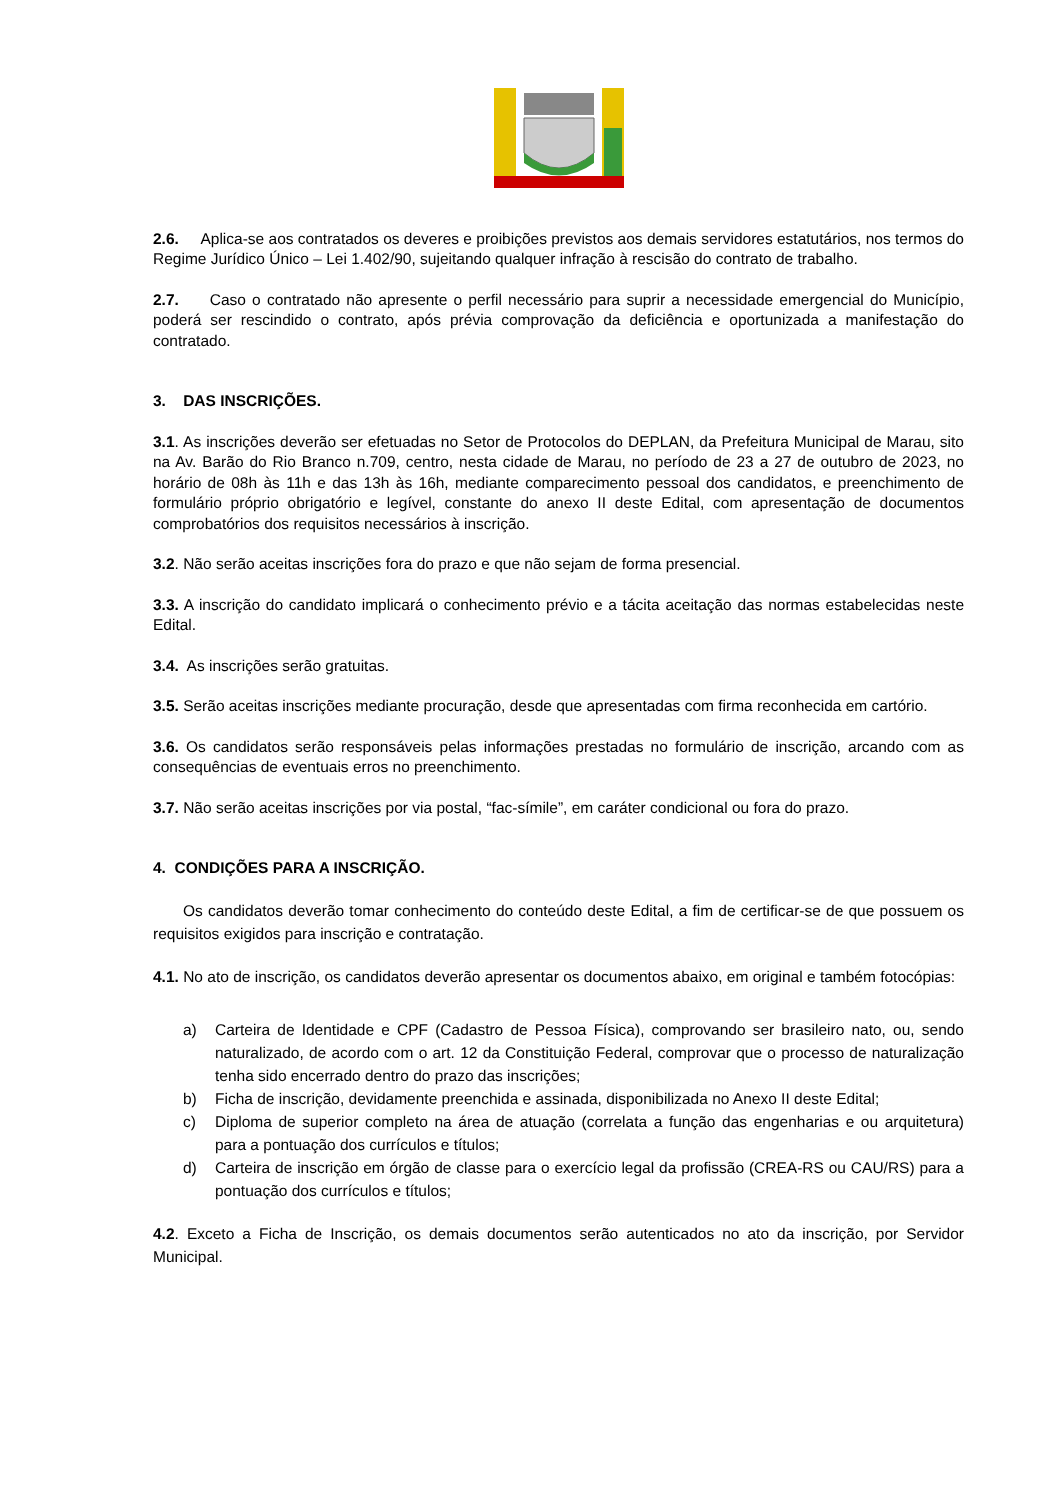2.6. Aplica-se aos contratados os deveres e proibições previstos aos demais servidores estatutários, nos termos do Regime Jurídico Único – Lei 1.402/90, sujeitando qualquer infração à rescisão do contrato de trabalho.
2.7. Caso o contratado não apresente o perfil necessário para suprir a necessidade emergencial do Município, poderá ser rescindido o contrato, após prévia comprovação da deficiência e oportunizada a manifestação do contratado.
3. DAS INSCRIÇÕES.
3.1. As inscrições deverão ser efetuadas no Setor de Protocolos do DEPLAN, da Prefeitura Municipal de Marau, sito na Av. Barão do Rio Branco n.709, centro, nesta cidade de Marau, no período de 23 a 27 de outubro de 2023, no horário de 08h às 11h e das 13h às 16h, mediante comparecimento pessoal dos candidatos, e preenchimento de formulário próprio obrigatório e legível, constante do anexo II deste Edital, com apresentação de documentos comprobatórios dos requisitos necessários à inscrição.
3.2. Não serão aceitas inscrições fora do prazo e que não sejam de forma presencial.
3.3. A inscrição do candidato implicará o conhecimento prévio e a tácita aceitação das normas estabelecidas neste Edital.
3.4. As inscrições serão gratuitas.
3.5. Serão aceitas inscrições mediante procuração, desde que apresentadas com firma reconhecida em cartório.
3.6. Os candidatos serão responsáveis pelas informações prestadas no formulário de inscrição, arcando com as consequências de eventuais erros no preenchimento.
3.7. Não serão aceitas inscrições por via postal, “fac-símile”, em caráter condicional ou fora do prazo.
4. CONDIÇÕES PARA A INSCRIÇÃO.
Os candidatos deverão tomar conhecimento do conteúdo deste Edital, a fim de certificar-se de que possuem os requisitos exigidos para inscrição e contratação.
4.1. No ato de inscrição, os candidatos deverão apresentar os documentos abaixo, em original e também fotocópias:
a) Carteira de Identidade e CPF (Cadastro de Pessoa Física), comprovando ser brasileiro nato, ou, sendo naturalizado, de acordo com o art. 12 da Constituição Federal, comprovar que o processo de naturalização tenha sido encerrado dentro do prazo das inscrições;
b) Ficha de inscrição, devidamente preenchida e assinada, disponibilizada no Anexo II deste Edital;
c) Diploma de superior completo na área de atuação (correlata a função das engenharias e ou arquitetura) para a pontuação dos currículos e títulos;
d) Carteira de inscrição em órgão de classe para o exercício legal da profissão (CREA-RS ou CAU/RS) para a pontuação dos currículos e títulos;
4.2. Exceto a Ficha de Inscrição, os demais documentos serão autenticados no ato da inscrição, por Servidor Municipal.